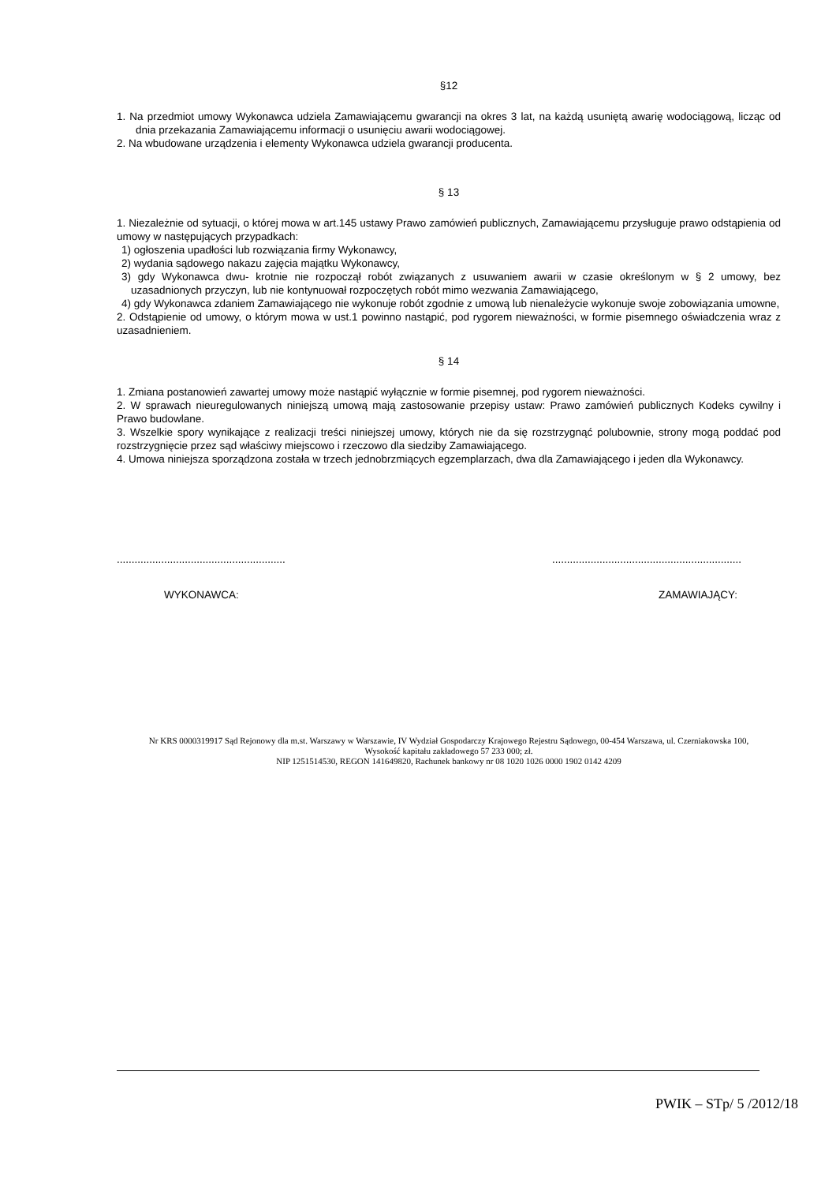§12
1. Na przedmiot umowy Wykonawca udziela Zamawiającemu gwarancji na okres 3 lat, na każdą usuniętą awarię wodociągową, licząc od dnia przekazania Zamawiającemu informacji o usunięciu awarii wodociągowej.
2. Na wbudowane urządzenia i elementy Wykonawca udziela gwarancji producenta.
§ 13
1. Niezależnie od sytuacji, o której mowa w art.145 ustawy Prawo zamówień publicznych, Zamawiającemu przysługuje prawo odstąpienia od umowy w następujących przypadkach:
1) ogłoszenia upadłości lub rozwiązania firmy Wykonawcy,
2) wydania sądowego nakazu zajęcia majątku Wykonawcy,
3) gdy Wykonawca dwu- krotnie nie rozpoczął robót związanych z usuwaniem awarii w czasie określonym w § 2 umowy, bez uzasadnionych przyczyn, lub nie kontynuował rozpoczętych robót mimo wezwania Zamawiającego,
4) gdy Wykonawca zdaniem Zamawiającego nie wykonuje robót zgodnie z umową lub nienależycie wykonuje swoje zobowiązania umowne,
2. Odstąpienie od umowy, o którym mowa w ust.1 powinno nastąpić, pod rygorem nieważności, w formie pisemnego oświadczenia wraz z uzasadnieniem.
§ 14
1. Zmiana postanowień zawartej umowy może nastąpić wyłącznie w formie pisemnej, pod rygorem nieważności.
2. W sprawach nieuregulowanych niniejszą umową mają zastosowanie przepisy ustaw: Prawo zamówień publicznych Kodeks cywilny i Prawo budowlane.
3. Wszelkie spory wynikające z realizacji treści niniejszej umowy, których nie da się rozstrzygnąć polubownie, strony mogą poddać pod rozstrzygnięcie przez sąd właściwy miejscowo i rzeczowo dla siedziby Zamawiającego.
4. Umowa niniejsza sporządzona została w trzech jednobrzmiących egzemplarzach, dwa dla Zamawiającego i jeden dla Wykonawcy.
.........................................................................................................................
WYKONAWCA: ZAMAWIAJĄCY:
Nr KRS 0000319917 Sąd Rejonowy dla m.st. Warszawy w Warszawie, IV Wydział Gospodarczy Krajowego Rejestru Sądowego, 00-454 Warszawa, ul. Czerniakowska 100, Wysokość kapitału zakładowego 57 233 000; zł.
NIP 1251514530, REGON 141649820, Rachunek bankowy nr 08 1020 1026 0000 1902 0142 4209
PWIK – STp/ 5 /2012/18